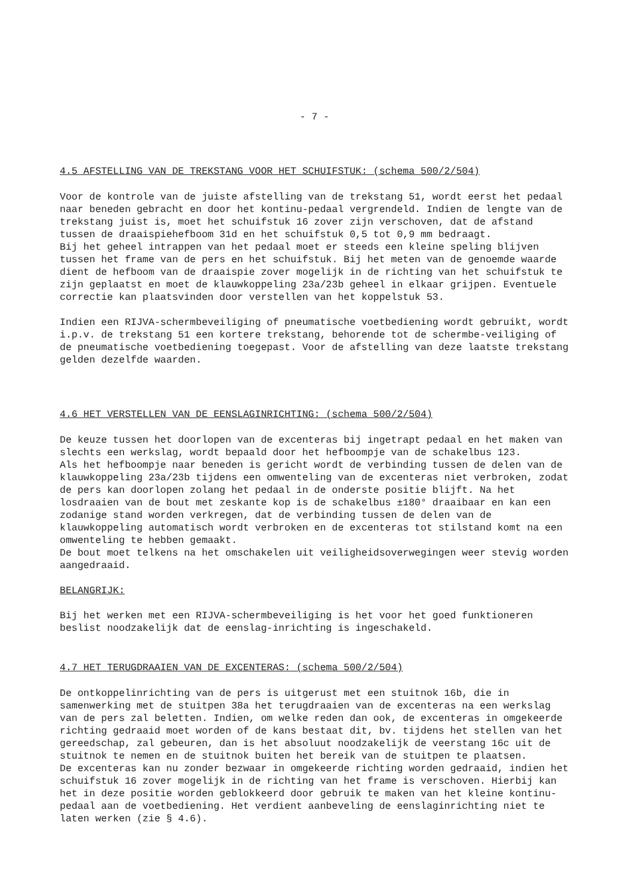- 7 -
4.5 AFSTELLING VAN DE TREKSTANG VOOR HET SCHUIFSTUK: (schema 500/2/504)
Voor de kontrole van de juiste afstelling van de trekstang 51, wordt eerst het pedaal naar beneden gebracht en door het kontinu-pedaal vergrendeld. Indien de lengte van de trekstang juist is, moet het schuifstuk 16 zover zijn verschoven, dat de afstand tussen de draaispiehefboom 31d en het schuifstuk 0,5 tot 0,9 mm bedraagt.
Bij het geheel intrappen van het pedaal moet er steeds een kleine speling blijven tussen het frame van de pers en het schuifstuk. Bij het meten van de genoemde waarde dient de hefboom van de draaispie zover mogelijk in de richting van het schuifstuk te zijn geplaatst en moet de klauwkoppeling 23a/23b geheel in elkaar grijpen. Eventuele correctie kan plaatsvinden door verstellen van het koppelstuk 53.
Indien een RIJVA-schermbeveiliging of pneumatische voetbediening wordt gebruikt, wordt i.p.v. de trekstang 51 een kortere trekstang, behorende tot de schermbe-veiliging of de pneumatische voetbediening toegepast. Voor de afstelling van deze laatste trekstang gelden dezelfde waarden.
4.6 HET VERSTELLEN VAN DE EENSLAGINRICHTING: (schema 500/2/504)
De keuze tussen het doorlopen van de excenteras bij ingetrapt pedaal en het maken van slechts een werkslag, wordt bepaald door het hefboompje van de schakelbus 123.
Als het hefboompje naar beneden is gericht wordt de verbinding tussen de delen van de klauwkoppeling 23a/23b tijdens een omwenteling van de excenteras niet verbroken, zodat de pers kan doorlopen zolang het pedaal in de onderste positie blijft. Na het losdraaien van de bout met zeskante kop is de schakelbus ±180° draaibaar en kan een zodanige stand worden verkregen, dat de verbinding tussen de delen van de klauwkoppeling automatisch wordt verbroken en de excenteras tot stilstand komt na een omwenteling te hebben gemaakt.
De bout moet telkens na het omschakelen uit veiligheidsoverwegingen weer stevig worden aangedraaid.
BELANGRIJK:
Bij het werken met een RIJVA-schermbeveiliging is het voor het goed funktioneren beslist noodzakelijk dat de eenslag-inrichting is ingeschakeld.
4.7 HET TERUGDRAAIEN VAN DE EXCENTERAS: (schema 500/2/504)
De ontkoppelinrichting van de pers is uitgerust met een stuitnok 16b, die in samenwerking met de stuitpen 38a het terugdraaien van de excenteras na een werkslag van de pers zal beletten. Indien, om welke reden dan ook, de excenteras in omgekeerde richting gedraaid moet worden of de kans bestaat dit, bv. tijdens het stellen van het gereedschap, zal gebeuren, dan is het absoluut noodzakelijk de veerstang 16c uit de stuitnok te nemen en de stuitnok buiten het bereik van de stuitpen te plaatsen.
De excenteras kan nu zonder bezwaar in omgekeerde richting worden gedraaid, indien het schuifstuk 16 zover mogelijk in de richting van het frame is verschoven. Hierbij kan het in deze positie worden geblokkeerd door gebruik te maken van het kleine kontinu-pedaal aan de voetbediening. Het verdient aanbeveling de eenslaginrichting niet te laten werken (zie § 4.6).